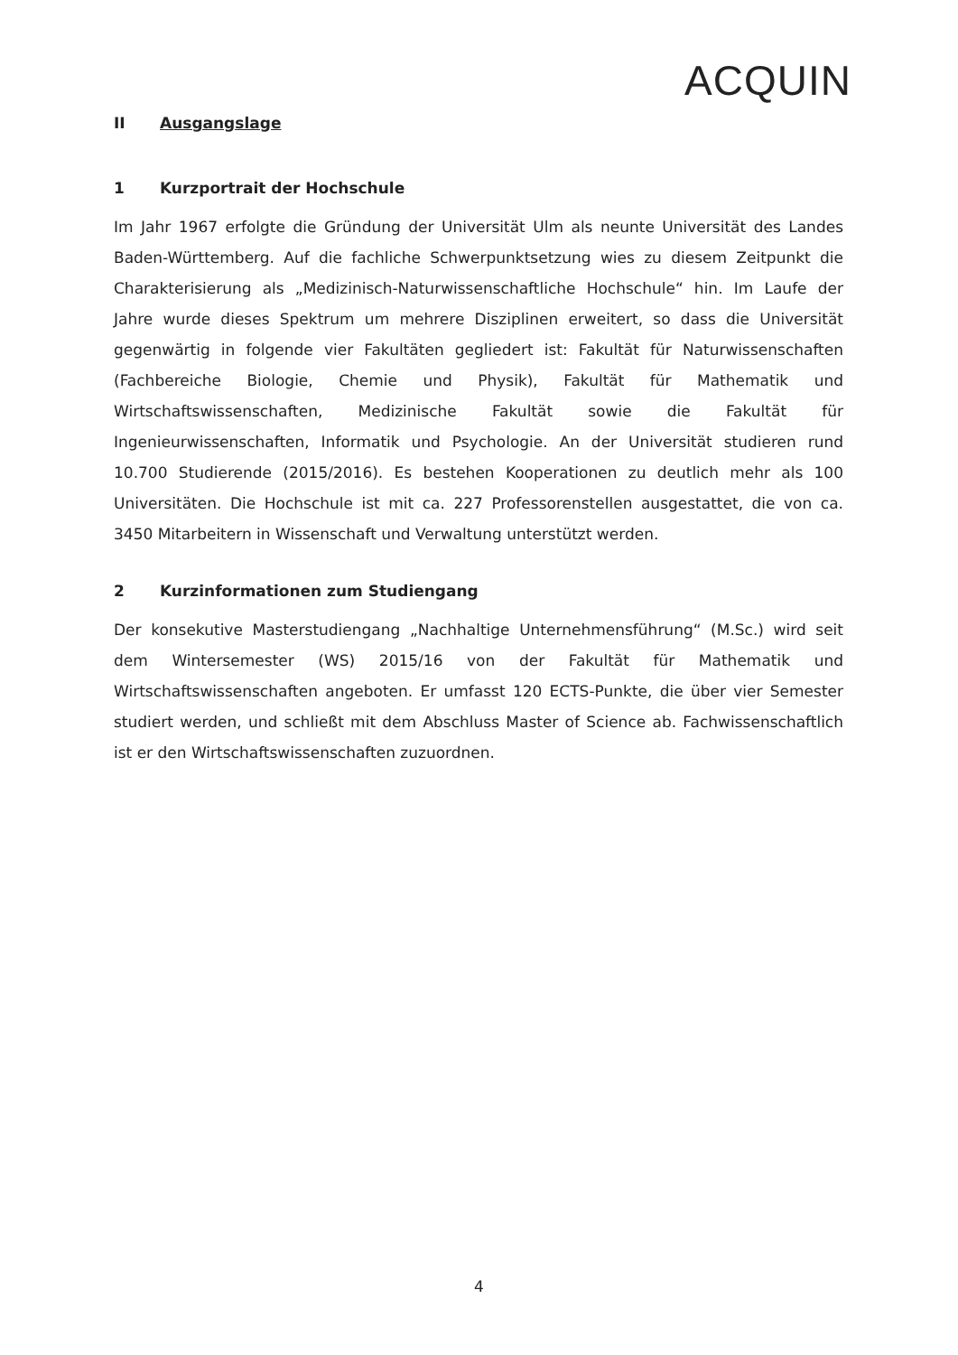ACQUIN
II Ausgangslage
1 Kurzportrait der Hochschule
Im Jahr 1967 erfolgte die Gründung der Universität Ulm als neunte Universität des Landes Baden-Württemberg. Auf die fachliche Schwerpunktsetzung wies zu diesem Zeitpunkt die Charakterisierung als „Medizinisch-Naturwissenschaftliche Hochschule“ hin. Im Laufe der Jahre wurde dieses Spektrum um mehrere Disziplinen erweitert, so dass die Universität gegenwärtig in folgende vier Fakultäten gegliedert ist: Fakultät für Naturwissenschaften (Fachbereiche Biologie, Chemie und Physik), Fakultät für Mathematik und Wirtschaftswissenschaften, Medizinische Fakultät sowie die Fakultät für Ingenieurwissenschaften, Informatik und Psychologie. An der Universität studieren rund 10.700 Studierende (2015/2016). Es bestehen Kooperationen zu deutlich mehr als 100 Universitäten. Die Hochschule ist mit ca. 227 Professorenstellen ausgestattet, die von ca. 3450 Mitarbeitern in Wissenschaft und Verwaltung unterstützt werden.
2 Kurzinformationen zum Studiengang
Der konsekutive Masterstudiengang „Nachhaltige Unternehmensführung“ (M.Sc.) wird seit dem Wintersemester (WS) 2015/16 von der Fakultät für Mathematik und Wirtschaftswissenschaften angeboten. Er umfasst 120 ECTS-Punkte, die über vier Semester studiert werden, und schließt mit dem Abschluss Master of Science ab. Fachwissenschaftlich ist er den Wirtschaftswissenschaften zuzuordnen.
4